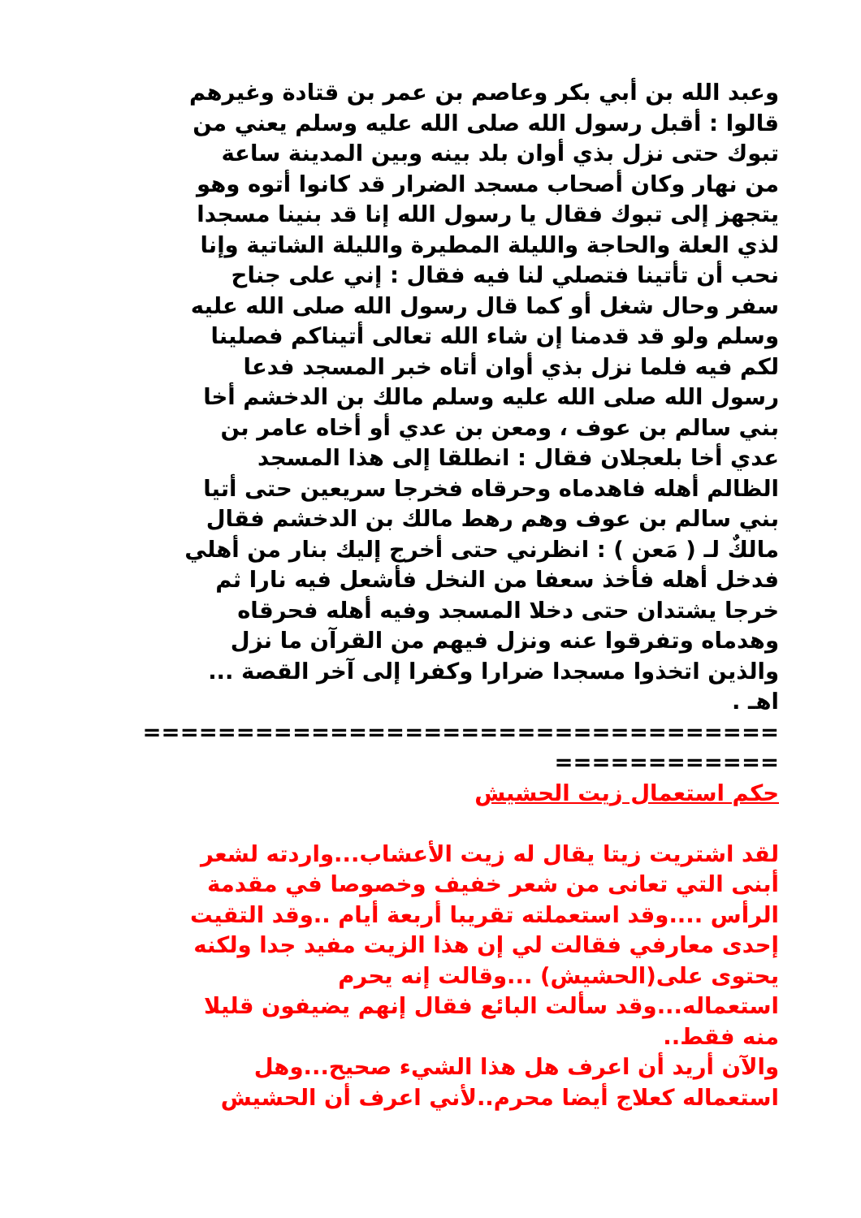وعبد الله بن أبي بكر وعاصم بن عمر بن قتادة وغيرهم
قالوا : أقبل رسول الله صلى الله عليه وسلم يعني من
تبوك حتى نزل بذي أوان بلد بينه وبين المدينة ساعة
من نهار وكان أصحاب مسجد الضرار قد كانوا أتوه وهو
يتجهز إلى تبوك فقال يا رسول الله إنا قد بنينا مسجدا
لذي العلة والحاجة والليلة المطيرة والليلة الشاتية وإنا
نحب أن تأتينا فتصلي لنا فيه فقال : إني على جناح
سفر وحال شغل أو كما قال رسول الله صلى الله عليه
وسلم ولو قد قدمنا إن شاء الله تعالى أتيناكم فصلينا
لكم فيه فلما نزل بذي أوان أتاه خبر المسجد فدعا
رسول الله صلى الله عليه وسلم مالك بن الدخشم أخا
بني سالم بن عوف ، ومعن بن عدي أو أخاه عامر بن
عدي أخا بلعجلان فقال : انطلقا إلى هذا المسجد
الظالم أهله فاهدماه وحرقاه فخرجا سريعين حتى أتيا
بني سالم بن عوف وهم رهط مالك بن الدخشم فقال
مالكٌ لـ ( مَعن ) : انظرني حتى أخرج إليك بنار من أهلي
فدخل أهله فأخذ سعفا من النخل فأشعل فيه نارا ثم
خرجا يشتدان حتى دخلا المسجد وفيه أهله فحرقاه
وهدماه وتفرقوا عنه ونزل فيهم من القرآن ما نزل
والذين اتخذوا مسجدا ضرارا وكفرا إلى آخر القصة ...
اهـ .
==================================
============
حكم استعمال زيت الحشيش
لقد اشتريت زيتا يقال له زيت الأعشاب...واردته لشعر
أبنى التي تعانى من شعر خفيف وخصوصا في مقدمة
الرأس ....وقد استعملته تقريبا أربعة أيام ..وقد التقيت
إحدى معارفي فقالت لي إن هذا الزيت مفيد جدا ولكنه
يحتوى على(الحشيش) ...وقالت إنه يحرم
استعماله...وقد سألت البائع فقال إنهم يضيفون قليلا
منه فقط..
والآن أريد أن اعرف هل هذا الشيء صحيح...وهل
استعماله كعلاج أيضا محرم..لأني اعرف أن الحشيش